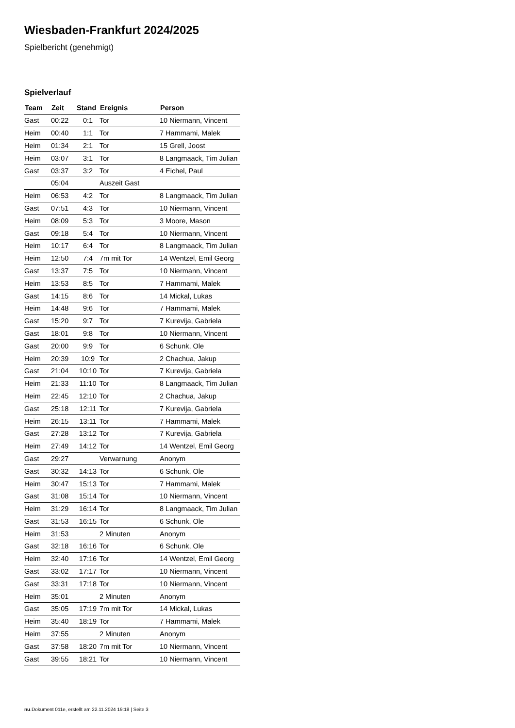Wiesbaden-Frankfurt 2024/2025
Spielbericht (genehmigt)
Spielverlauf
| Team | Zeit | Stand | Ereignis | Person |
| --- | --- | --- | --- | --- |
| Gast | 00:22 | 0:1 | Tor | 10 Niermann, Vincent |
| Heim | 00:40 | 1:1 | Tor | 7 Hammami, Malek |
| Heim | 01:34 | 2:1 | Tor | 15 Grell, Joost |
| Heim | 03:07 | 3:1 | Tor | 8 Langmaack, Tim Julian |
| Gast | 03:37 | 3:2 | Tor | 4 Eichel, Paul |
| | 05:04 | | Auszeit Gast | |
| Heim | 06:53 | 4:2 | Tor | 8 Langmaack, Tim Julian |
| Gast | 07:51 | 4:3 | Tor | 10 Niermann, Vincent |
| Heim | 08:09 | 5:3 | Tor | 3 Moore, Mason |
| Gast | 09:18 | 5:4 | Tor | 10 Niermann, Vincent |
| Heim | 10:17 | 6:4 | Tor | 8 Langmaack, Tim Julian |
| Heim | 12:50 | 7:4 | 7m mit Tor | 14 Wentzel, Emil Georg |
| Gast | 13:37 | 7:5 | Tor | 10 Niermann, Vincent |
| Heim | 13:53 | 8:5 | Tor | 7 Hammami, Malek |
| Gast | 14:15 | 8:6 | Tor | 14 Mickal, Lukas |
| Heim | 14:48 | 9:6 | Tor | 7 Hammami, Malek |
| Gast | 15:20 | 9:7 | Tor | 7 Kurevija, Gabriela |
| Gast | 18:01 | 9:8 | Tor | 10 Niermann, Vincent |
| Gast | 20:00 | 9:9 | Tor | 6 Schunk, Ole |
| Heim | 20:39 | 10:9 | Tor | 2 Chachua, Jakup |
| Gast | 21:04 | 10:10 | Tor | 7 Kurevija, Gabriela |
| Heim | 21:33 | 11:10 | Tor | 8 Langmaack, Tim Julian |
| Heim | 22:45 | 12:10 | Tor | 2 Chachua, Jakup |
| Gast | 25:18 | 12:11 | Tor | 7 Kurevija, Gabriela |
| Heim | 26:15 | 13:11 | Tor | 7 Hammami, Malek |
| Gast | 27:28 | 13:12 | Tor | 7 Kurevija, Gabriela |
| Heim | 27:49 | 14:12 | Tor | 14 Wentzel, Emil Georg |
| Gast | 29:27 | | Verwarnung | Anonym |
| Gast | 30:32 | 14:13 | Tor | 6 Schunk, Ole |
| Heim | 30:47 | 15:13 | Tor | 7 Hammami, Malek |
| Gast | 31:08 | 15:14 | Tor | 10 Niermann, Vincent |
| Heim | 31:29 | 16:14 | Tor | 8 Langmaack, Tim Julian |
| Gast | 31:53 | 16:15 | Tor | 6 Schunk, Ole |
| Heim | 31:53 | | 2 Minuten | Anonym |
| Gast | 32:18 | 16:16 | Tor | 6 Schunk, Ole |
| Heim | 32:40 | 17:16 | Tor | 14 Wentzel, Emil Georg |
| Gast | 33:02 | 17:17 | Tor | 10 Niermann, Vincent |
| Gast | 33:31 | 17:18 | Tor | 10 Niermann, Vincent |
| Heim | 35:01 | | 2 Minuten | Anonym |
| Gast | 35:05 | 17:19 | 7m mit Tor | 14 Mickal, Lukas |
| Heim | 35:40 | 18:19 | Tor | 7 Hammami, Malek |
| Heim | 37:55 | | 2 Minuten | Anonym |
| Gast | 37:58 | 18:20 | 7m mit Tor | 10 Niermann, Vincent |
| Gast | 39:55 | 18:21 | Tor | 10 Niermann, Vincent |
nu.Dokument 011e, erstellt am 22.11.2024 19:18 | Seite 3